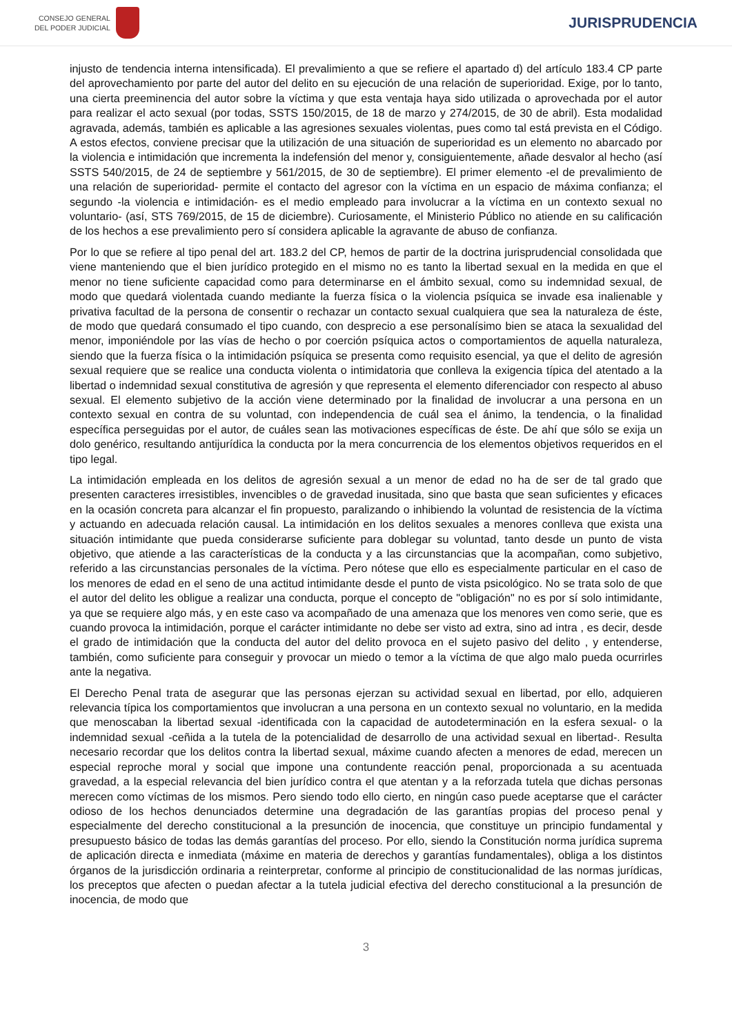CONSEJO GENERAL
DEL PODER JUDICIAL
JURISPRUDENCIA
injusto de tendencia interna intensificada). El prevalimiento a que se refiere el apartado d) del artículo 183.4 CP parte del aprovechamiento por parte del autor del delito en su ejecución de una relación de superioridad. Exige, por lo tanto, una cierta preeminencia del autor sobre la víctima y que esta ventaja haya sido utilizada o aprovechada por el autor para realizar el acto sexual (por todas, SSTS 150/2015, de 18 de marzo y 274/2015, de 30 de abril). Esta modalidad agravada, además, también es aplicable a las agresiones sexuales violentas, pues como tal está prevista en el Código. A estos efectos, conviene precisar que la utilización de una situación de superioridad es un elemento no abarcado por la violencia e intimidación que incrementa la indefensión del menor y, consiguientemente, añade desvalor al hecho (así SSTS 540/2015, de 24 de septiembre y 561/2015, de 30 de septiembre). El primer elemento -el de prevalimiento de una relación de superioridad- permite el contacto del agresor con la víctima en un espacio de máxima confianza; el segundo -la violencia e intimidación- es el medio empleado para involucrar a la víctima en un contexto sexual no voluntario- (así, STS 769/2015, de 15 de diciembre). Curiosamente, el Ministerio Público no atiende en su calificación de los hechos a ese prevalimiento pero sí considera aplicable la agravante de abuso de confianza.
Por lo que se refiere al tipo penal del art. 183.2 del CP, hemos de partir de la doctrina jurisprudencial consolidada que viene manteniendo que el bien jurídico protegido en el mismo no es tanto la libertad sexual en la medida en que el menor no tiene suficiente capacidad como para determinarse en el ámbito sexual, como su indemnidad sexual, de modo que quedará violentada cuando mediante la fuerza física o la violencia psíquica se invade esa inalienable y privativa facultad de la persona de consentir o rechazar un contacto sexual cualquiera que sea la naturaleza de éste, de modo que quedará consumado el tipo cuando, con desprecio a ese personalísimo bien se ataca la sexualidad del menor, imponiéndole por las vías de hecho o por coerción psíquica actos o comportamientos de aquella naturaleza, siendo que la fuerza física o la intimidación psíquica se presenta como requisito esencial, ya que el delito de agresión sexual requiere que se realice una conducta violenta o intimidatoria que conlleva la exigencia típica del atentado a la libertad o indemnidad sexual constitutiva de agresión y que representa el elemento diferenciador con respecto al abuso sexual. El elemento subjetivo de la acción viene determinado por la finalidad de involucrar a una persona en un contexto sexual en contra de su voluntad, con independencia de cuál sea el ánimo, la tendencia, o la finalidad específica perseguidas por el autor, de cuáles sean las motivaciones específicas de éste. De ahí que sólo se exija un dolo genérico, resultando antijurídica la conducta por la mera concurrencia de los elementos objetivos requeridos en el tipo legal.
La intimidación empleada en los delitos de agresión sexual a un menor de edad no ha de ser de tal grado que presenten caracteres irresistibles, invencibles o de gravedad inusitada, sino que basta que sean suficientes y eficaces en la ocasión concreta para alcanzar el fin propuesto, paralizando o inhibiendo la voluntad de resistencia de la víctima y actuando en adecuada relación causal. La intimidación en los delitos sexuales a menores conlleva que exista una situación intimidante que pueda considerarse suficiente para doblegar su voluntad, tanto desde un punto de vista objetivo, que atiende a las características de la conducta y a las circunstancias que la acompañan, como subjetivo, referido a las circunstancias personales de la víctima. Pero nótese que ello es especialmente particular en el caso de los menores de edad en el seno de una actitud intimidante desde el punto de vista psicológico. No se trata solo de que el autor del delito les obligue a realizar una conducta, porque el concepto de "obligación" no es por sí solo intimidante, ya que se requiere algo más, y en este caso va acompañado de una amenaza que los menores ven como serie, que es cuando provoca la intimidación, porque el carácter intimidante no debe ser visto ad extra, sino ad intra , es decir, desde el grado de intimidación que la conducta del autor del delito provoca en el sujeto pasivo del delito , y entenderse, también, como suficiente para conseguir y provocar un miedo o temor a la víctima de que algo malo pueda ocurrirles ante la negativa.
El Derecho Penal trata de asegurar que las personas ejerzan su actividad sexual en libertad, por ello, adquieren relevancia típica los comportamientos que involucran a una persona en un contexto sexual no voluntario, en la medida que menoscaban la libertad sexual -identificada con la capacidad de autodeterminación en la esfera sexual- o la indemnidad sexual -ceñida a la tutela de la potencialidad de desarrollo de una actividad sexual en libertad-. Resulta necesario recordar que los delitos contra la libertad sexual, máxime cuando afecten a menores de edad, merecen un especial reproche moral y social que impone una contundente reacción penal, proporcionada a su acentuada gravedad, a la especial relevancia del bien jurídico contra el que atentan y a la reforzada tutela que dichas personas merecen como víctimas de los mismos. Pero siendo todo ello cierto, en ningún caso puede aceptarse que el carácter odioso de los hechos denunciados determine una degradación de las garantías propias del proceso penal y especialmente del derecho constitucional a la presunción de inocencia, que constituye un principio fundamental y presupuesto básico de todas las demás garantías del proceso. Por ello, siendo la Constitución norma jurídica suprema de aplicación directa e inmediata (máxime en materia de derechos y garantías fundamentales), obliga a los distintos órganos de la jurisdicción ordinaria a reinterpretar, conforme al principio de constitucionalidad de las normas jurídicas, los preceptos que afecten o puedan afectar a la tutela judicial efectiva del derecho constitucional a la presunción de inocencia, de modo que
3